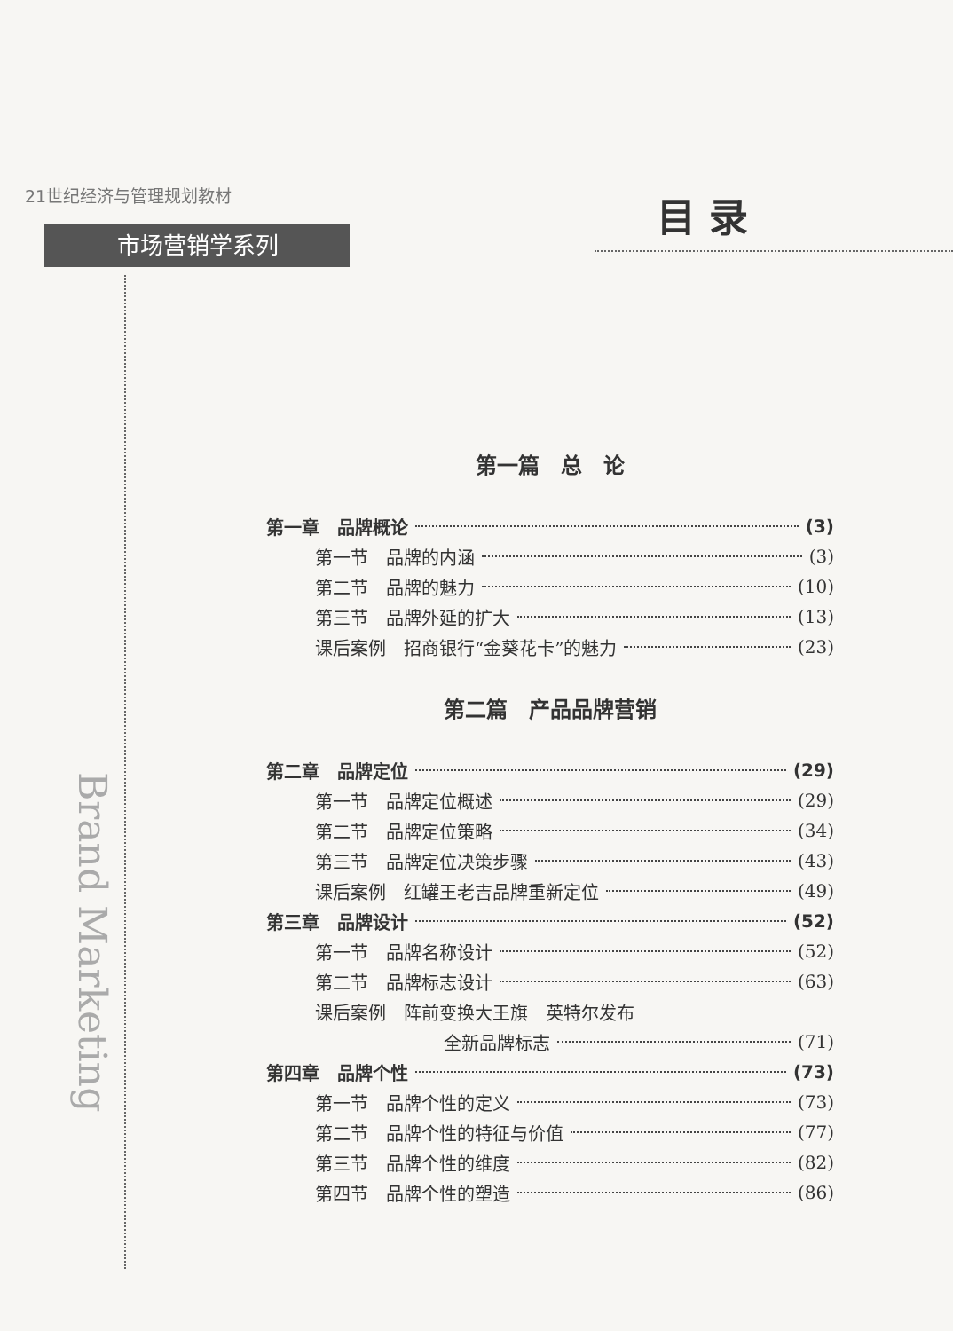21世纪经济与管理规划教材
市场营销学系列
目 录
Brand Marketing
第一篇　总　论
第一章　品牌概论 (3)
第一节　品牌的内涵 (3)
第二节　品牌的魅力 (10)
第三节　品牌外延的扩大 (13)
课后案例　招商银行“金葵花卡”的魅力 (23)
第二篇　产品品牌营销
第二章　品牌定位 (29)
第一节　品牌定位概述 (29)
第二节　品牌定位策略 (34)
第三节　品牌定位决策步骤 (43)
课后案例　红罐王老吉品牌重新定位 (49)
第三章　品牌设计 (52)
第一节　品牌名称设计 (52)
第二节　品牌标志设计 (63)
课后案例　阵前变换大王旗　英特尔发布
全新品牌标志 (71)
第四章　品牌个性 (73)
第一节　品牌个性的定义 (73)
第二节　品牌个性的特征与价值 (77)
第三节　品牌个性的维度 (82)
第四节　品牌个性的塑造 (86)